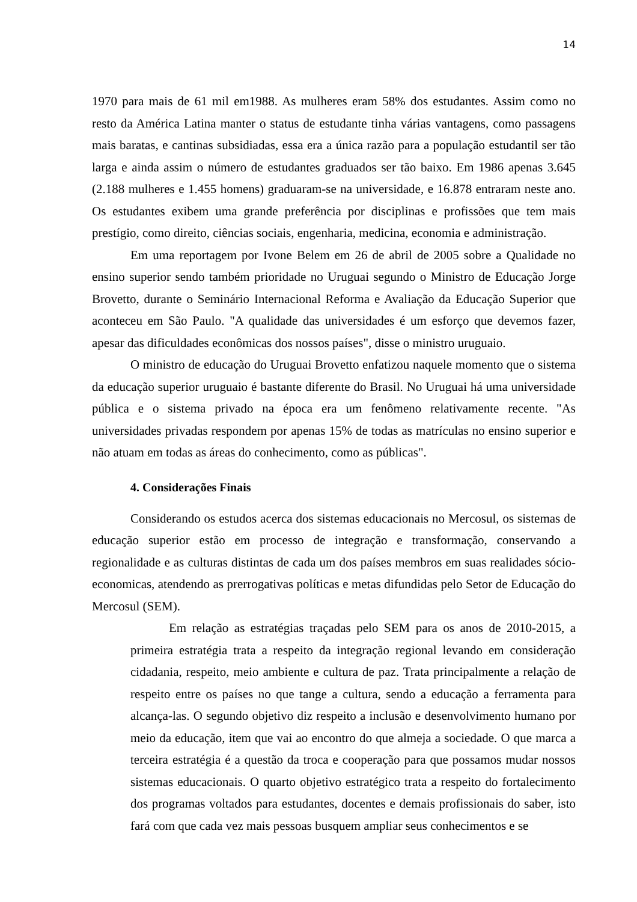14
1970 para mais de 61 mil em1988. As mulheres eram 58% dos estudantes. Assim como no resto da América Latina manter o status de estudante tinha várias vantagens, como passagens mais baratas, e cantinas subsidiadas, essa era a única razão para a população estudantil ser tão larga e ainda assim o número de estudantes graduados ser tão baixo. Em 1986 apenas 3.645 (2.188 mulheres e 1.455 homens) graduaram-se na universidade, e 16.878 entraram neste ano. Os estudantes exibem uma grande preferência por disciplinas e profissões que tem mais prestígio, como direito, ciências sociais, engenharia, medicina, economia e administração.
Em uma reportagem por Ivone Belem em 26 de abril de 2005 sobre a Qualidade no ensino superior sendo também prioridade no Uruguai segundo o Ministro de Educação Jorge Brovetto, durante o Seminário Internacional Reforma e Avaliação da Educação Superior que aconteceu em São Paulo. "A qualidade das universidades é um esforço que devemos fazer, apesar das dificuldades econômicas dos nossos países", disse o ministro uruguaio.
O ministro de educação do Uruguai Brovetto enfatizou naquele momento que o sistema da educação superior uruguaio é bastante diferente do Brasil. No Uruguai há uma universidade pública e o sistema privado na época era um fenômeno relativamente recente. "As universidades privadas respondem por apenas 15% de todas as matrículas no ensino superior e não atuam em todas as áreas do conhecimento, como as públicas".
4. Considerações Finais
Considerando os estudos acerca dos sistemas educacionais no Mercosul, os sistemas de educação superior estão em processo de integração e transformação, conservando a regionalidade e as culturas distintas de cada um dos países membros em suas realidades sócio-economicas, atendendo as prerrogativas políticas e metas difundidas pelo Setor de Educação do Mercosul (SEM).
Em relação as estratégias traçadas pelo SEM para os anos de 2010-2015, a primeira estratégia trata a respeito da integração regional levando em consideração cidadania, respeito, meio ambiente e cultura de paz. Trata principalmente a relação de respeito entre os países no que tange a cultura, sendo a educação a ferramenta para alcança-las. O segundo objetivo diz respeito a inclusão e desenvolvimento humano por meio da educação, item que vai ao encontro do que almeja a sociedade. O que marca a terceira estratégia é a questão da troca e cooperação para que possamos mudar nossos sistemas educacionais. O quarto objetivo estratégico trata a respeito do fortalecimento dos programas voltados para estudantes, docentes e demais profissionais do saber, isto fará com que cada vez mais pessoas busquem ampliar seus conhecimentos e se